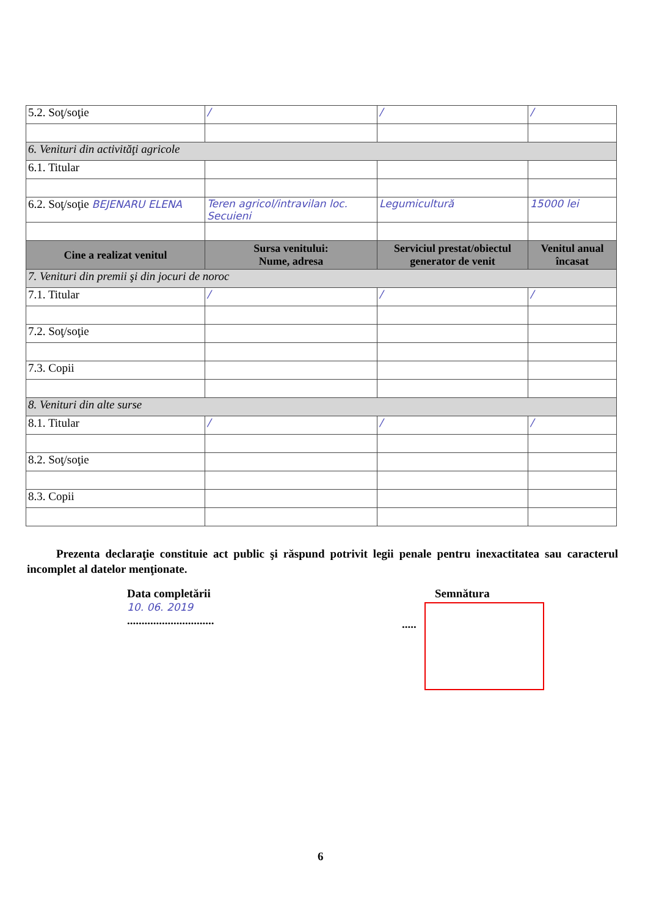| 5.2. Soţ/soţie | / | / | / |
| 6. Venituri din activităţi agricole | | | |
| 6.1. Titular | | | |
| 6.2. Soţ/soţie BEJENARU ELENA | Teren agricol/intravilan loc. Secuieni | Legumicultură | 15000 lei |
| Cine a realizat venitul | Sursa venitului: Nume, adresa | Serviciul prestat/obiectul generator de venit | Venitul anual încasat |
| 7. Venituri din premii şi din jocuri de noroc | | | |
| 7.1. Titular | / | / | / |
| 7.2. Soţ/soţie | | | |
| 7.3. Copii | | | |
| 8. Venituri din alte surse | | | |
| 8.1. Titular | / | / | / |
| 8.2. Soţ/soţie | | | |
| 8.3. Copii | | | |
Prezenta declaraţie constituie act public şi răspund potrivit legii penale pentru inexactitatea sau caracterul incomplet al datelor menţionate.
Data completării
10. 06. 2019
..............................
Semnătura
.....
6